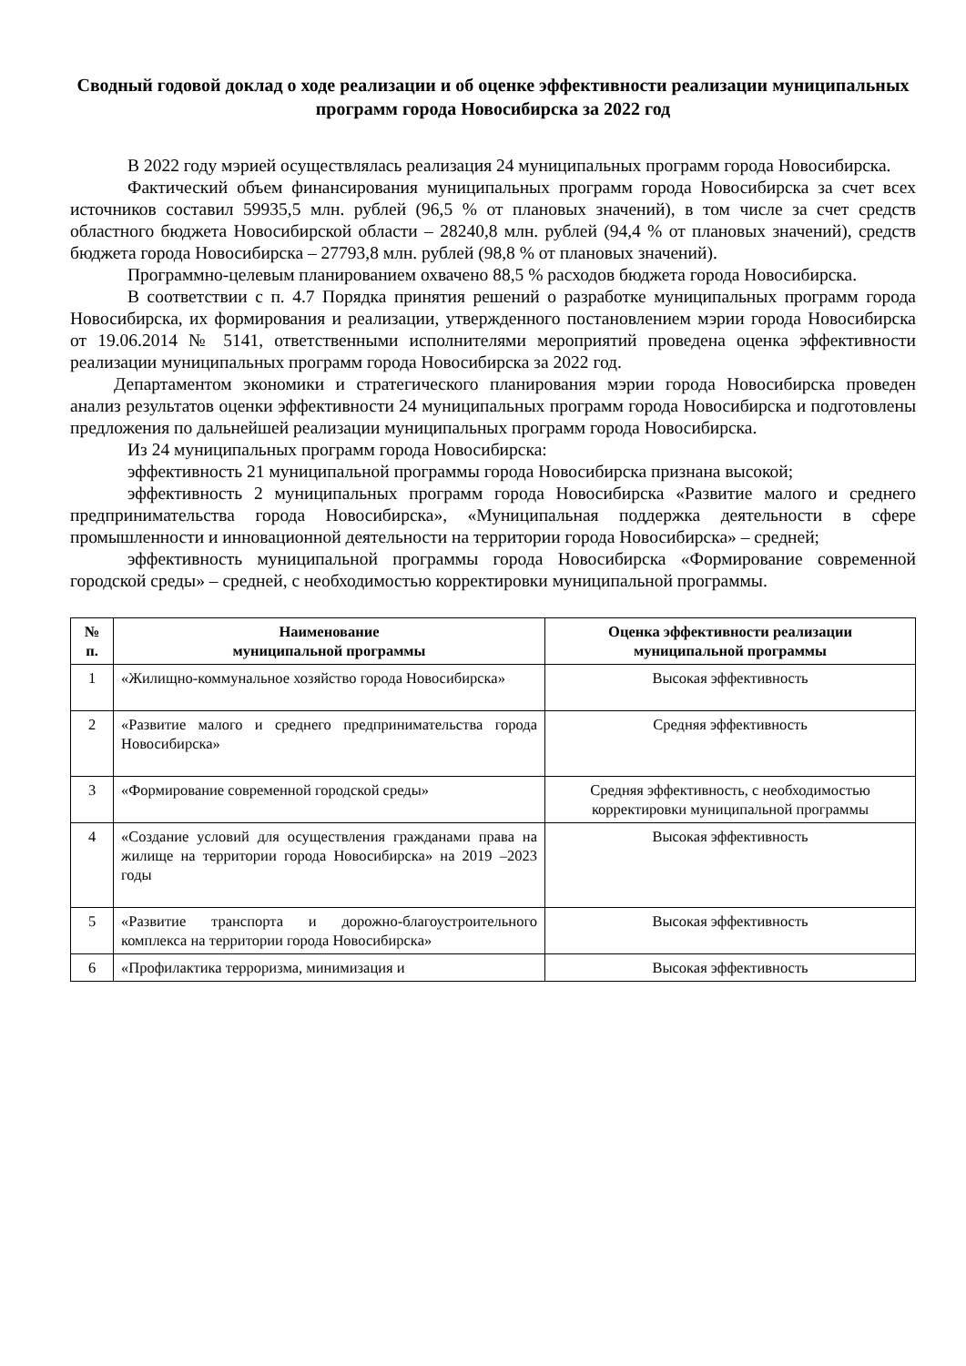Сводный годовой доклад о ходе реализации и об оценке эффективности реализации муниципальных программ города Новосибирска за 2022 год
В 2022 году мэрией осуществлялась реализация 24 муниципальных программ города Новосибирска.
Фактический объем финансирования муниципальных программ города Новосибирска за счет всех источников составил 59935,5 млн. рублей (96,5 % от плановых значений), в том числе за счет средств областного бюджета Новосибирской области – 28240,8 млн. рублей (94,4 % от плановых значений), средств бюджета города Новосибирска – 27793,8 млн. рублей (98,8 % от плановых значений).
Программно-целевым планированием охвачено 88,5 % расходов бюджета города Новосибирска.
В соответствии с п. 4.7 Порядка принятия решений о разработке муниципальных программ города Новосибирска, их формирования и реализации, утвержденного постановлением мэрии города Новосибирска от 19.06.2014 № 5141, ответственными исполнителями мероприятий проведена оценка эффективности реализации муниципальных программ города Новосибирска за 2022 год.
Департаментом экономики и стратегического планирования мэрии города Новосибирска проведен анализ результатов оценки эффективности 24 муниципальных программ города Новосибирска и подготовлены предложения по дальнейшей реализации муниципальных программ города Новосибирска.
Из 24 муниципальных программ города Новосибирска:
эффективность 21 муниципальной программы города Новосибирска признана высокой;
эффективность 2 муниципальных программ города Новосибирска «Развитие малого и среднего предпринимательства города Новосибирска», «Муниципальная поддержка деятельности в сфере промышленности и инновационной деятельности на территории города Новосибирска» – средней;
эффективность муниципальной программы города Новосибирска «Формирование современной городской среды» – средней, с необходимостью корректировки муниципальной программы.
| № п. | Наименование муниципальной программы | Оценка эффективности реализации муниципальной программы |
| --- | --- | --- |
| 1 | «Жилищно-коммунальное хозяйство города Новосибирска» | Высокая эффективность |
| 2 | «Развитие малого и среднего предпринимательства города Новосибирска» | Средняя эффективность |
| 3 | «Формирование современной городской среды» | Средняя эффективность, с необходимостью корректировки муниципальной программы |
| 4 | «Создание условий для осуществления гражданами права на жилище на территории города Новосибирска» на 2019 –2023 годы | Высокая эффективность |
| 5 | «Развитие транспорта и дорожно-благоустроительного комплекса на территории города Новосибирска» | Высокая эффективность |
| 6 | «Профилактика терроризма, минимизация и | Высокая эффективность |